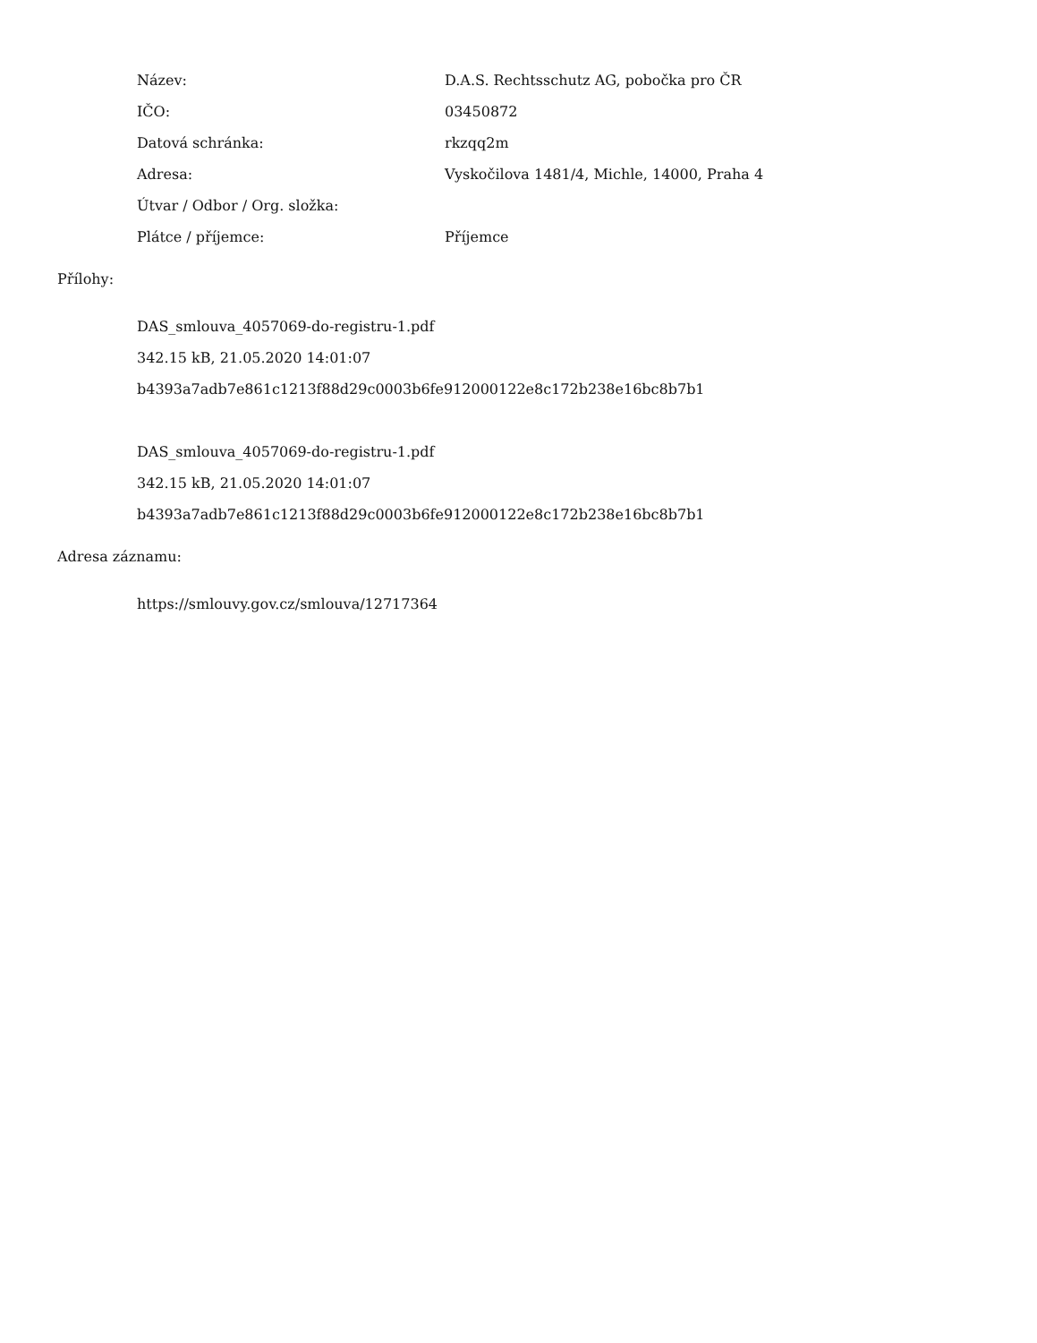| Název: | D.A.S. Rechtsschutz AG, pobočka pro ČR |
| IČO: | 03450872 |
| Datová schránka: | rkzqq2m |
| Adresa: | Vyskočilova 1481/4, Michle, 14000, Praha 4 |
| Útvar / Odbor / Org. složka: | |
| Plátce / příjemce: | Příjemce |
Přílohy:
DAS_smlouva_4057069-do-registru-1.pdf
342.15 kB, 21.05.2020 14:01:07
b4393a7adb7e861c1213f88d29c0003b6fe912000122e8c172b238e16bc8b7b1
DAS_smlouva_4057069-do-registru-1.pdf
342.15 kB, 21.05.2020 14:01:07
b4393a7adb7e861c1213f88d29c0003b6fe912000122e8c172b238e16bc8b7b1
Adresa záznamu:
https://smlouvy.gov.cz/smlouva/12717364